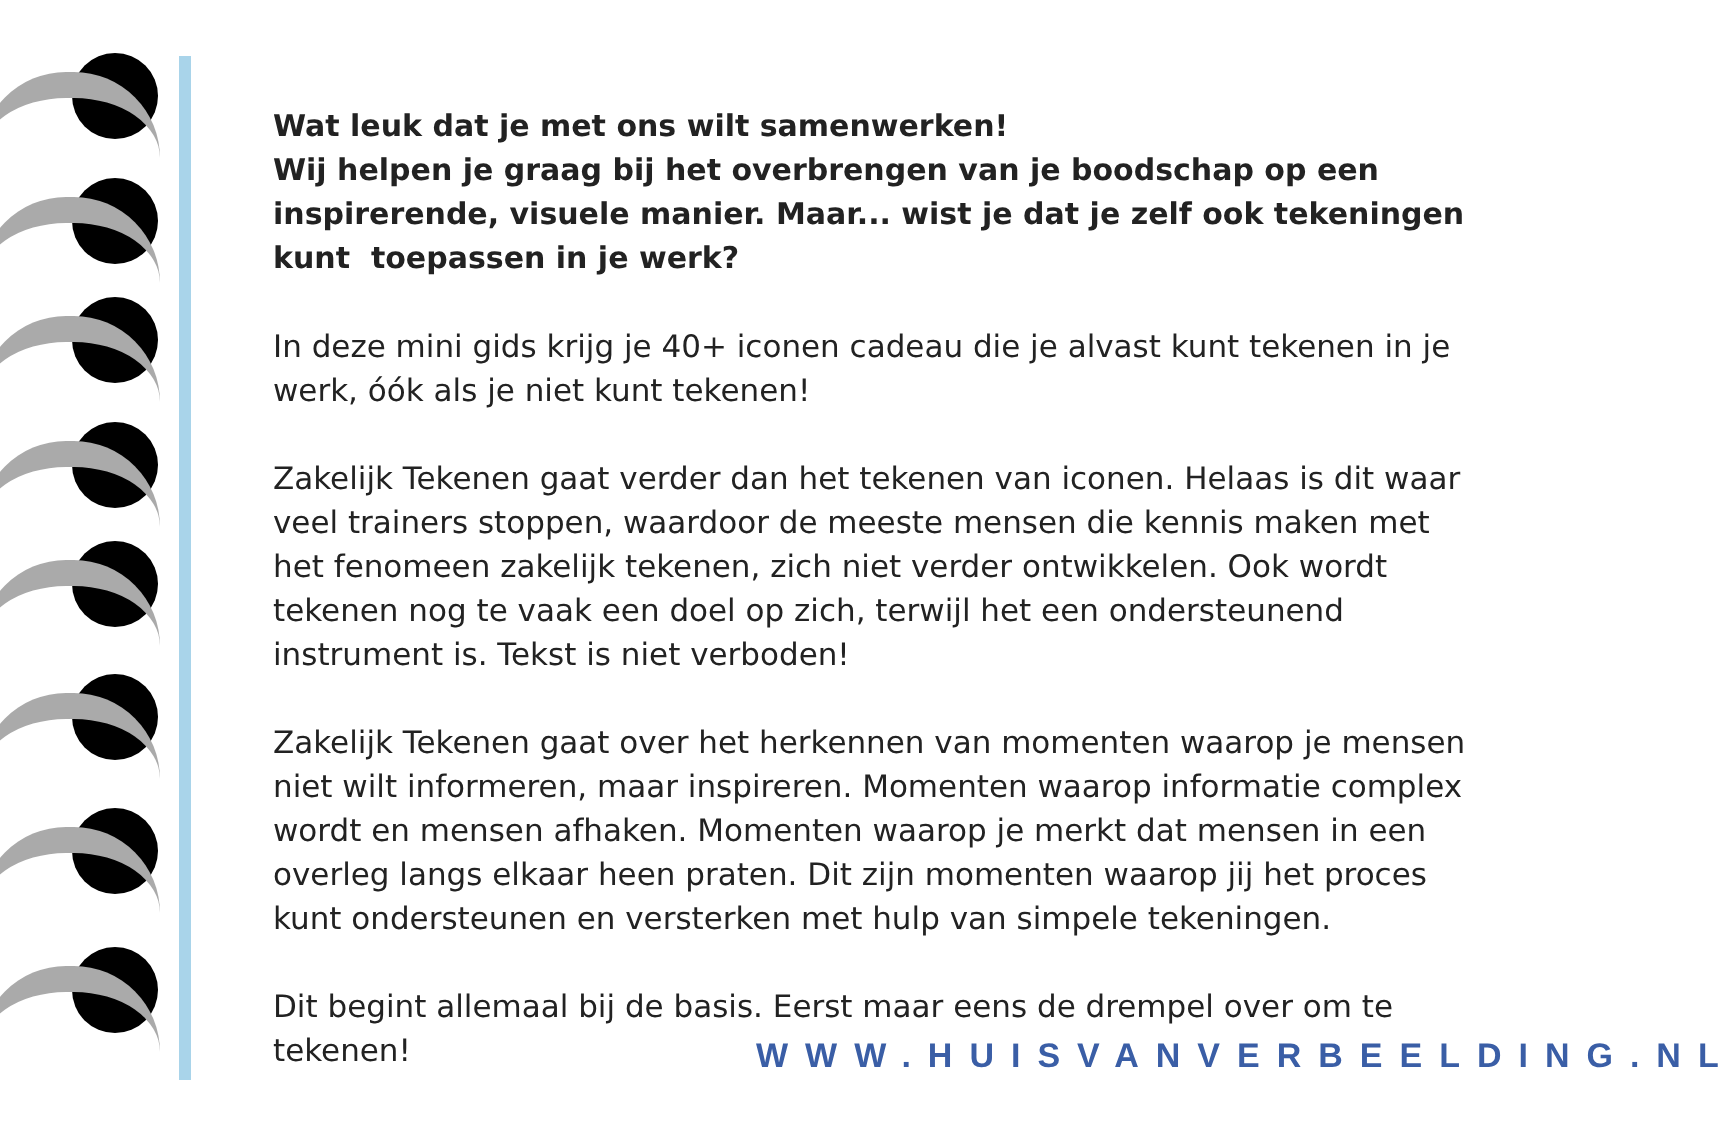Wat leuk dat je met ons wilt samenwerken!
Wij helpen je graag bij het overbrengen van je boodschap op een inspirerende, visuele manier. Maar... wist je dat je zelf ook tekeningen kunt toepassen in je werk?
In deze mini gids krijg je 40+ iconen cadeau die je alvast kunt tekenen in je werk, óók als je niet kunt tekenen!
Zakelijk Tekenen gaat verder dan het tekenen van iconen. Helaas is dit waar veel trainers stoppen, waardoor de meeste mensen die kennis maken met het fenomeen zakelijk tekenen, zich niet verder ontwikkelen. Ook wordt tekenen nog te vaak een doel op zich, terwijl het een ondersteunend instrument is. Tekst is niet verboden!
Zakelijk Tekenen gaat over het herkennen van momenten waarop je mensen niet wilt informeren, maar inspireren. Momenten waarop informatie complex wordt en mensen afhaken. Momenten waarop je merkt dat mensen in een overleg langs elkaar heen praten. Dit zijn momenten waarop jij het proces kunt ondersteunen en versterken met hulp van simpele tekeningen.
Dit begint allemaal bij de basis. Eerst maar eens de drempel over om te tekenen!
WWW.HUISVANVERBEELDING.NL